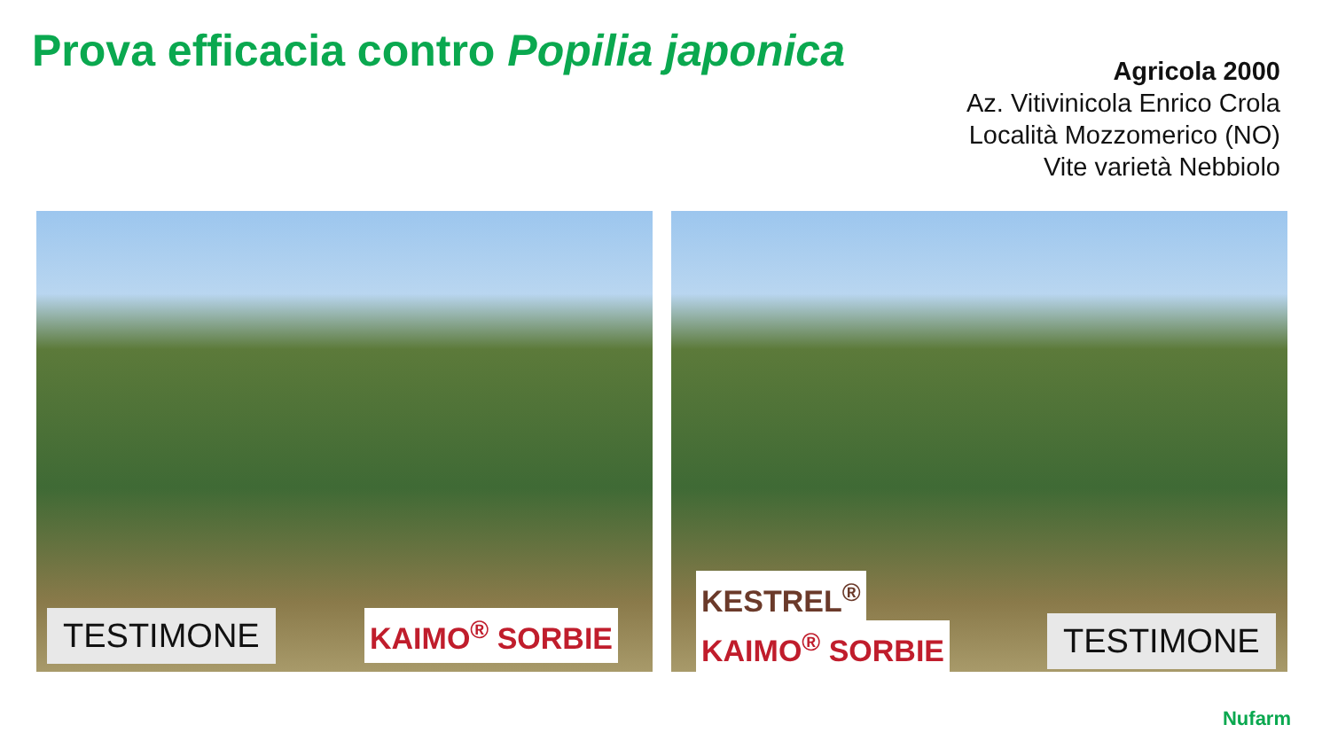Prova efficacia contro Popilia japonica
Agricola 2000
Az. Vitivinicola Enrico Crola
Località Mozzomerico (NO)
Vite varietà Nebbiolo
TESTIMONE KAIMO<sup>®</sup> SORBIE
KESTREL<sup>®</sup>
KAIMO<sup>®</sup> SORBIE TESTIMONE
Nufarm